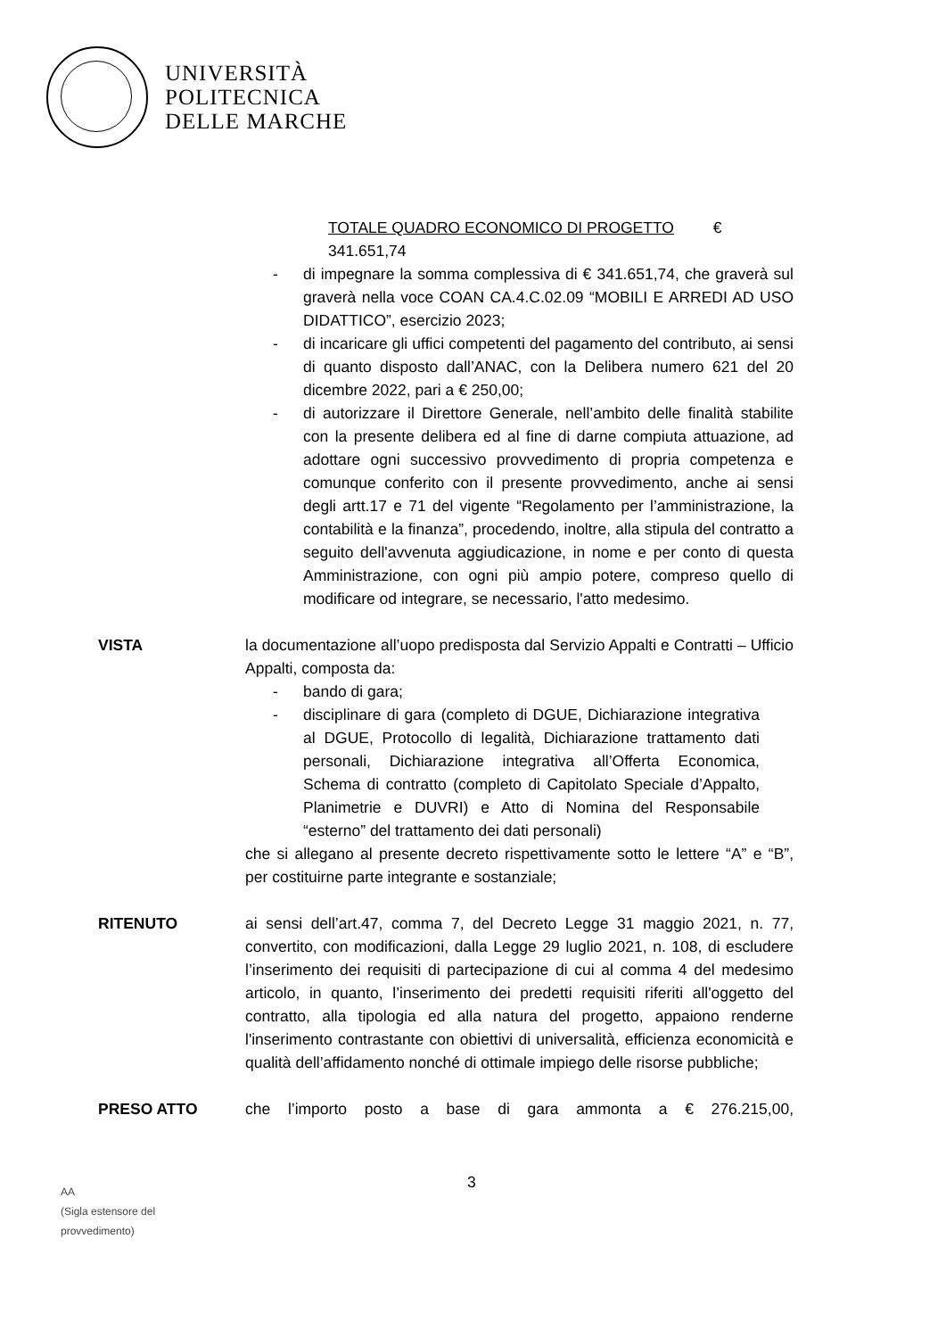UNIVERSITÀ
POLITECNICA
DELLE MARCHE
TOTALE QUADRO ECONOMICO DI PROGETTO € 341.651,74
- di impegnare la somma complessiva di € 341.651,74, che graverà sul graverà nella voce COAN CA.4.C.02.09 “MOBILI E ARREDI AD USO DIDATTICO”, esercizio 2023;
- di incaricare gli uffici competenti del pagamento del contributo, ai sensi di quanto disposto dall’ANAC, con la Delibera numero 621 del 20 dicembre 2022, pari a € 250,00;
- di autorizzare il Direttore Generale, nell’ambito delle finalità stabilite con la presente delibera ed al fine di darne compiuta attuazione, ad adottare ogni successivo provvedimento di propria competenza e comunque conferito con il presente provvedimento, anche ai sensi degli artt.17 e 71 del vigente “Regolamento per l’amministrazione, la contabilità e la finanza”, procedendo, inoltre, alla stipula del contratto a seguito dell'avvenuta aggiudicazione, in nome e per conto di questa Amministrazione, con ogni più ampio potere, compreso quello di modificare od integrare, se necessario, l'atto medesimo.
VISTA la documentazione all’uopo predisposta dal Servizio Appalti e Contratti – Ufficio Appalti, composta da:
- bando di gara;
- disciplinare di gara (completo di DGUE, Dichiarazione integrativa al DGUE, Protocollo di legalità, Dichiarazione trattamento dati personali, Dichiarazione integrativa all’Offerta Economica, Schema di contratto (completo di Capitolato Speciale d’Appalto, Planimetrie e DUVRI) e Atto di Nomina del Responsabile “esterno” del trattamento dei dati personali)
che si allegano al presente decreto rispettivamente sotto le lettere “A” e “B”, per costituirne parte integrante e sostanziale;
RITENUTO ai sensi dell’art.47, comma 7, del Decreto Legge 31 maggio 2021, n. 77, convertito, con modificazioni, dalla Legge 29 luglio 2021, n. 108, di escludere l’inserimento dei requisiti di partecipazione di cui al comma 4 del medesimo articolo, in quanto, l’inserimento dei predetti requisiti riferiti all'oggetto del contratto, alla tipologia ed alla natura del progetto, appaiono renderne l'inserimento contrastante con obiettivi di universalità, efficienza economicità e qualità dell’affidamento nonché di ottimale impiego delle risorse pubbliche;
PRESO ATTO che l’importo posto a base di gara ammonta a € 276.215,00,
3
AA
(Sigla estensore del
provvedimento)